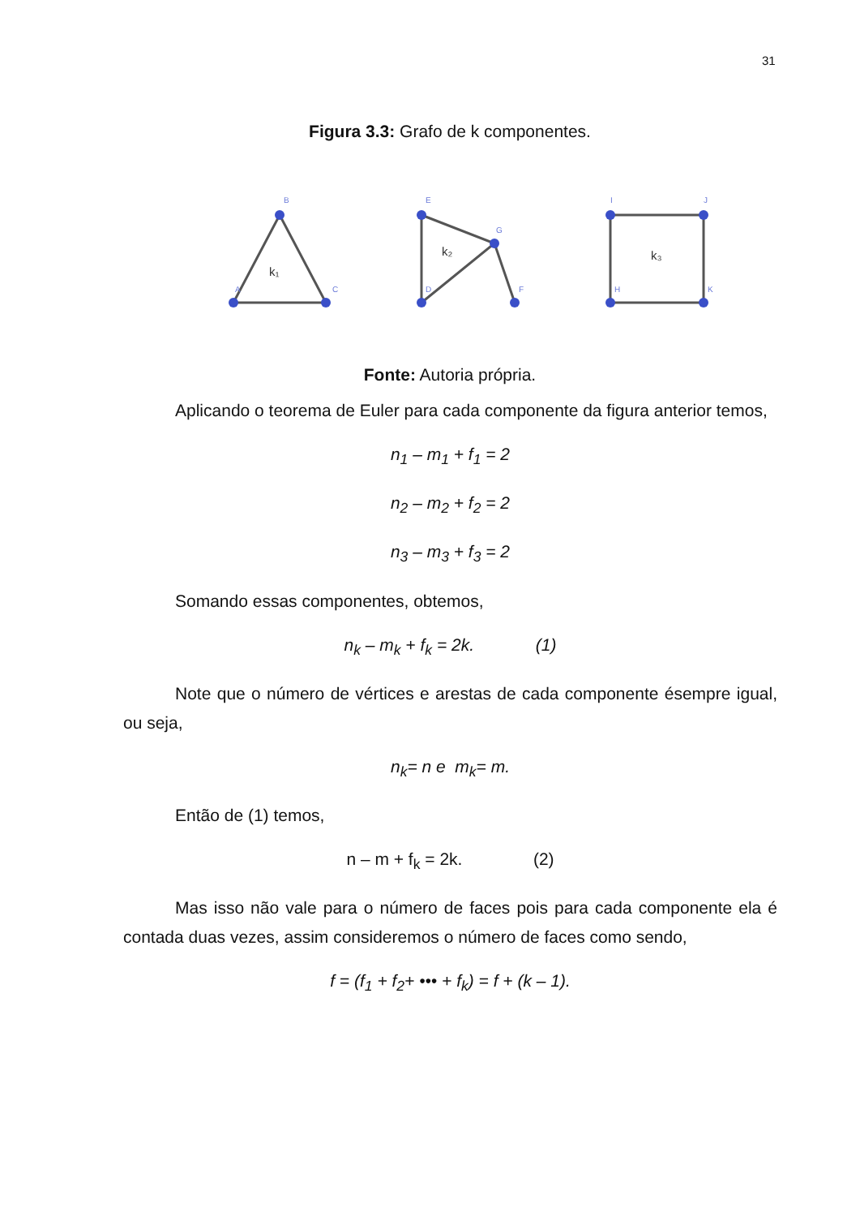31
Figura 3.3: Grafo de k componentes.
A
B
C
E
D
G
F
I
J
H
K
k₁
k₂
k₃
Fonte: Autoria própria.
Aplicando o teorema de Euler para cada componente da figura anterior temos,
n<sub>1</sub> – m<sub>1</sub> + f<sub>1</sub> = 2
n<sub>2</sub> – m<sub>2</sub> + f<sub>2</sub> = 2
n<sub>3</sub> – m<sub>3</sub> + f<sub>3</sub> = 2
Somando essas componentes, obtemos,
n<sub>k</sub> – m<sub>k</sub> + f<sub>k</sub> = 2k. (1)
Note que o número de vértices e arestas de cada componente ésempre igual, ou seja,
n<sub>k</sub>= n e m<sub>k</sub>= m.
Então de (1) temos,
n – m + f<sub>k</sub> = 2k. (2)
Mas isso não vale para o número de faces pois para cada componente ela é contada duas vezes, assim consideremos o número de faces como sendo,
f = (f<sub>1</sub> + f<sub>2</sub>+ ••• + f<sub>k</sub>) = f + (k – 1).